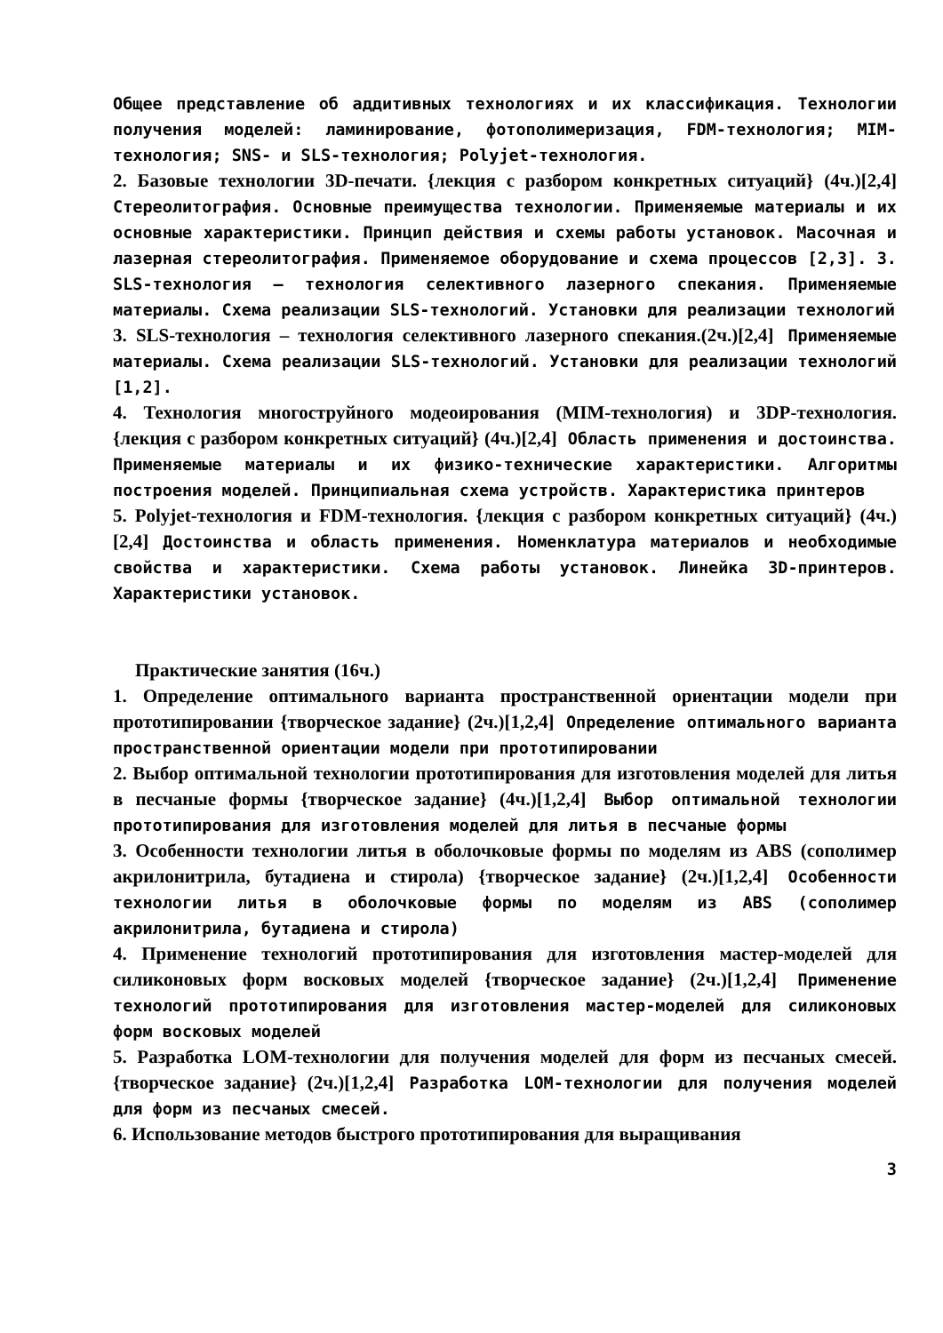Общее представление об аддитивных технологиях и их классификация. Технологии получения моделей: ламинирование, фотополимеризация, FDM-технология; MIM-технология; SNS- и SLS-технология; Polyjet-технология.
2. Базовые технологии 3D-печати. {лекция с разбором конкретных ситуаций} (4ч.)[2,4] Стереолитография. Основные преимущества технологии. Применяемые материалы и их основные характеристики. Принцип действия и схемы работы установок. Масочная и лазерная стереолитография. Применяемое оборудование и схема процессов [2,3]. 3. SLS-технология – технология селективного лазерного спекания. Применяемые материалы. Схема реализации SLS-технологий. Установки для реализации технологий
3. SLS-технология – технология селективного лазерного спекания.(2ч.)[2,4] Применяемые материалы. Схема реализации SLS-технологий. Установки для реализации технологий [1,2].
4. Технология многоструйного модеоирования (MIM-технология) и 3DP-технология. {лекция с разбором конкретных ситуаций} (4ч.)[2,4] Область применения и достоинства. Применяемые материалы и их физико-технические характеристики. Алгоритмы построения моделей. Принципиальная схема устройств. Характеристика принтеров
5. Polyjet-технология и FDM-технология. {лекция с разбором конкретных ситуаций} (4ч.)[2,4] Достоинства и область применения. Номенклатура материалов и необходимые свойства и характеристики. Схема работы установок. Линейка 3D-принтеров. Характеристики установок.
Практические занятия (16ч.)
1. Определение оптимального варианта пространственной ориентации модели при прототипировании {творческое задание} (2ч.)[1,2,4] Определение оптимального варианта пространственной ориентации модели при прототипировании
2. Выбор оптимальной технологии прототипирования для изготовления моделей для литья в песчаные формы {творческое задание} (4ч.)[1,2,4] Выбор оптимальной технологии прототипирования для изготовления моделей для литья в песчаные формы
3. Особенности технологии литья в оболочковые формы по моделям из ABS (сополимер акрилонитрила, бутадиена и стирола) {творческое задание} (2ч.)[1,2,4] Особенности технологии литья в оболочковые формы по моделям из ABS (сополимер акрилонитрила, бутадиена и стирола)
4. Применение технологий прототипирования для изготовления мастер-моделей для силиконовых форм восковых моделей {творческое задание} (2ч.)[1,2,4] Применение технологий прототипирования для изготовления мастер-моделей для силиконовых форм восковых моделей
5. Разработка LOM-технологии для получения моделей для форм из песчаных смесей. {творческое задание} (2ч.)[1,2,4] Разработка LOM-технологии для получения моделей для форм из песчаных смесей.
6. Использование методов быстрого прототипирования для выращивания
3